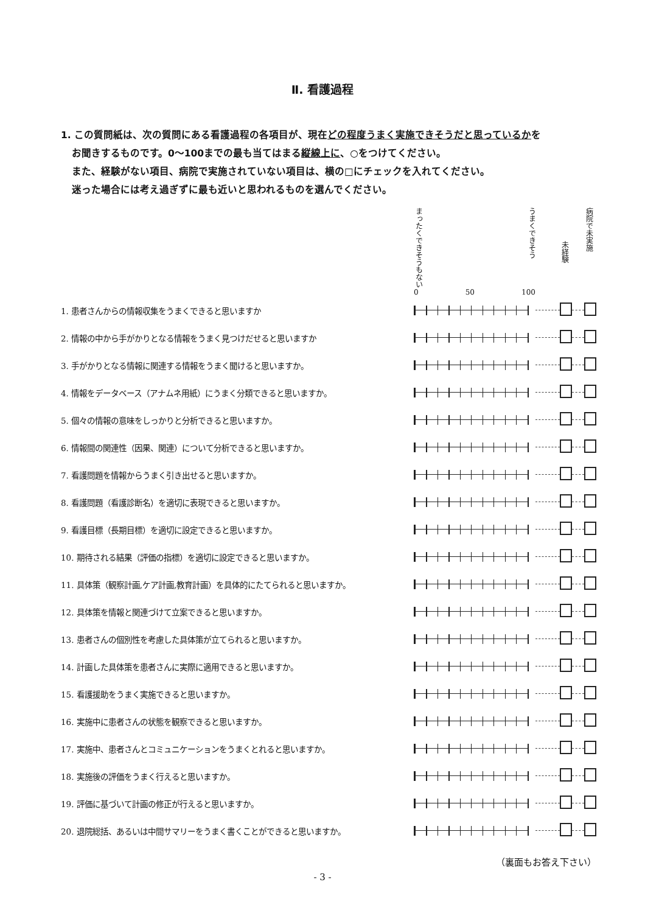Ⅱ. 看護過程
1. この質問紙は、次の質問にある看護過程の各項目が、現在どの程度うまく実施できそうだと思っているかを
お聞きするものです。0～100までの最も当てはまる縦線上に、○をつけてください。
また、経験がない項目、病院で実施されていない項目は、横の□にチェックを入れてください。
迷った場合には考え過ぎずに最も近いと思われるものを選んでください。
| | まったくできそうもない うまくできそう 0 50 100 | | 未経験 | | 病院で未実施 |
| 1. 患者さんからの情報収集をうまくできると思いますか | | | | | |
| 2. 情報の中から手がかりとなる情報をうまく見つけだせると思いますか | | | | | |
| 3. 手がかりとなる情報に関連する情報をうまく聞けると思いますか。 | | | | | |
| 4. 情報をデータベース（アナムネ用紙）にうまく分類できると思いますか。 | | | | | |
| 5. 個々の情報の意味をしっかりと分析できると思いますか。 | | | | | |
| 6. 情報間の関連性（因果、関連）について分析できると思いますか。 | | | | | |
| 7. 看護問題を情報からうまく引き出せると思いますか。 | | | | | |
| 8. 看護問題（看護診断名）を適切に表現できると思いますか。 | | | | | |
| 9. 看護目標（長期目標）を適切に設定できると思いますか。 | | | | | |
| 10. 期待される結果（評価の指標）を適切に設定できると思いますか。 | | | | | |
| 11. 具体策（観察計画,ケア計画,教育計画）を具体的にたてられると思いますか。 | | | | | |
| 12. 具体策を情報と関連づけて立案できると思いますか。 | | | | | |
| 13. 患者さんの個別性を考慮した具体策が立てられると思いますか。 | | | | | |
| 14. 計画した具体策を患者さんに実際に適用できると思いますか。 | | | | | |
| 15. 看護援助をうまく実施できると思いますか。 | | | | | |
| 16. 実施中に患者さんの状態を観察できると思いますか。 | | | | | |
| 17. 実施中、患者さんとコミュニケーションをうまくとれると思いますか。 | | | | | |
| 18. 実施後の評価をうまく行えると思いますか。 | | | | | |
| 19. 評価に基づいて計画の修正が行えると思いますか。 | | | | | |
| 20. 退院総括、あるいは中間サマリーをうまく書くことができると思いますか。 | | | | | |
（裏面もお答え下さい）
- 3 -